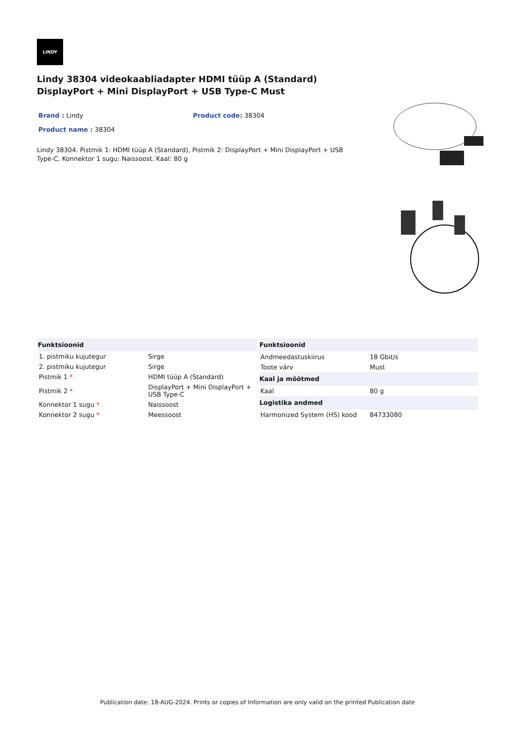LINDY
Lindy 38304 videokaabliadapter HDMI tüüp A (Standard) DisplayPort + Mini DisplayPort + USB Type-C Must
Brand : Lindy Product code: 38304
Product name : 38304
Lindy 38304. Pistmik 1: HDMI tüüp A (Standard), Pistmik 2: DisplayPort + Mini DisplayPort + USB Type-C, Konnektor 1 sugu: Naissoost. Kaal: 80 g
| Funktsioonid | |
| --- | --- |
| 1. pistmiku kujutegur | Sirge |
| 2. pistmiku kujutegur | Sirge |
| Pistmik 1 * | HDMI tüüp A (Standard) |
| Pistmik 2 * | DisplayPort + Mini DisplayPort + USB Type-C |
| Konnektor 1 sugu * | Naissoost |
| Konnektor 2 sugu * | Meessoost |
| Funktsioonid | |
| --- | --- |
| Andmeedastuskiirus | 18 Gbit/s |
| Toote värv | Must |
| Kaal ja mõõtmed | |
| Kaal | 80 g |
| Logistika andmed | |
| Harmonized System (HS) kood | 84733080 |
Publication date: 18-AUG-2024. Prints or copies of Information are only valid on the printed Publication date